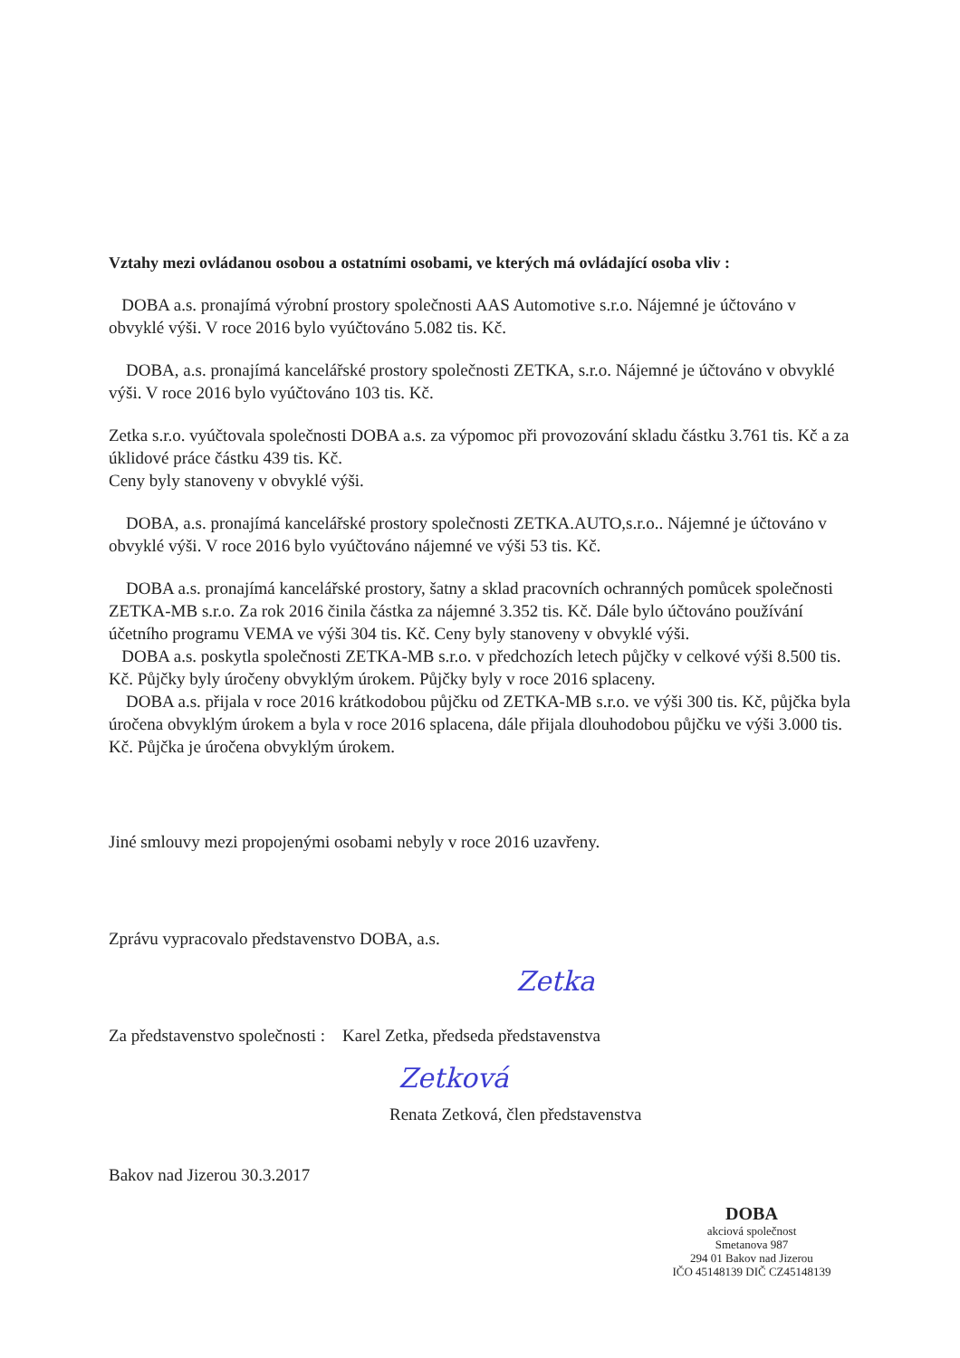Vztahy mezi ovládanou osobou a ostatními osobami, ve kterých má ovládající osoba vliv :
DOBA a.s. pronajímá výrobní prostory společnosti AAS Automotive s.r.o. Nájemné je účtováno v obvyklé výši. V roce 2016 bylo vyúčtováno 5.082 tis. Kč.
DOBA, a.s. pronajímá kancelářské prostory společnosti ZETKA, s.r.o. Nájemné je účtováno v obvyklé výši. V roce 2016 bylo vyúčtováno 103 tis. Kč.
Zetka s.r.o. vyúčtovala společnosti DOBA a.s. za výpomoc při provozování skladu částku 3.761 tis. Kč a za úklidové práce částku 439 tis. Kč.
Ceny byly stanoveny v obvyklé výši.
DOBA, a.s. pronajímá kancelářské prostory společnosti ZETKA.AUTO,s.r.o.. Nájemné je účtováno v obvyklé výši. V roce 2016 bylo vyúčtováno nájemné ve výši 53 tis. Kč.
DOBA a.s. pronajímá kancelářské prostory, šatny a sklad pracovních ochranných pomůcek společnosti ZETKA-MB s.r.o. Za rok 2016 činila částka za nájemné 3.352 tis. Kč. Dále bylo účtováno používání účetního programu VEMA ve výši 304 tis. Kč. Ceny byly stanoveny v obvyklé výši.
DOBA a.s. poskytla společnosti ZETKA-MB s.r.o. v předchozích letech půjčky v celkové výši 8.500 tis. Kč. Půjčky byly úročeny obvyklým úrokem. Půjčky byly v roce 2016 splaceny.
DOBA a.s. přijala v roce 2016 krátkodobou půjčku od ZETKA-MB s.r.o. ve výši 300 tis. Kč, půjčka byla úročena obvyklým úrokem a byla v roce 2016 splacena, dále přijala dlouhodobou půjčku ve výši 3.000 tis. Kč. Půjčka je úročena obvyklým úrokem.
Jiné smlouvy mezi propojenými osobami nebyly v roce 2016 uzavřeny.
Zprávu vypracovalo představenstvo DOBA, a.s.
Zetka
Za představenstvo společnosti : Karel Zetka, předseda představenstva
Zetková
Renata Zetková, člen představenstva
Bakov nad Jizerou 30.3.2017
DOBA
akciová společnost
Smetanova 987
294 01 Bakov nad Jizerou
IČO 45148139 DIČ CZ45148139